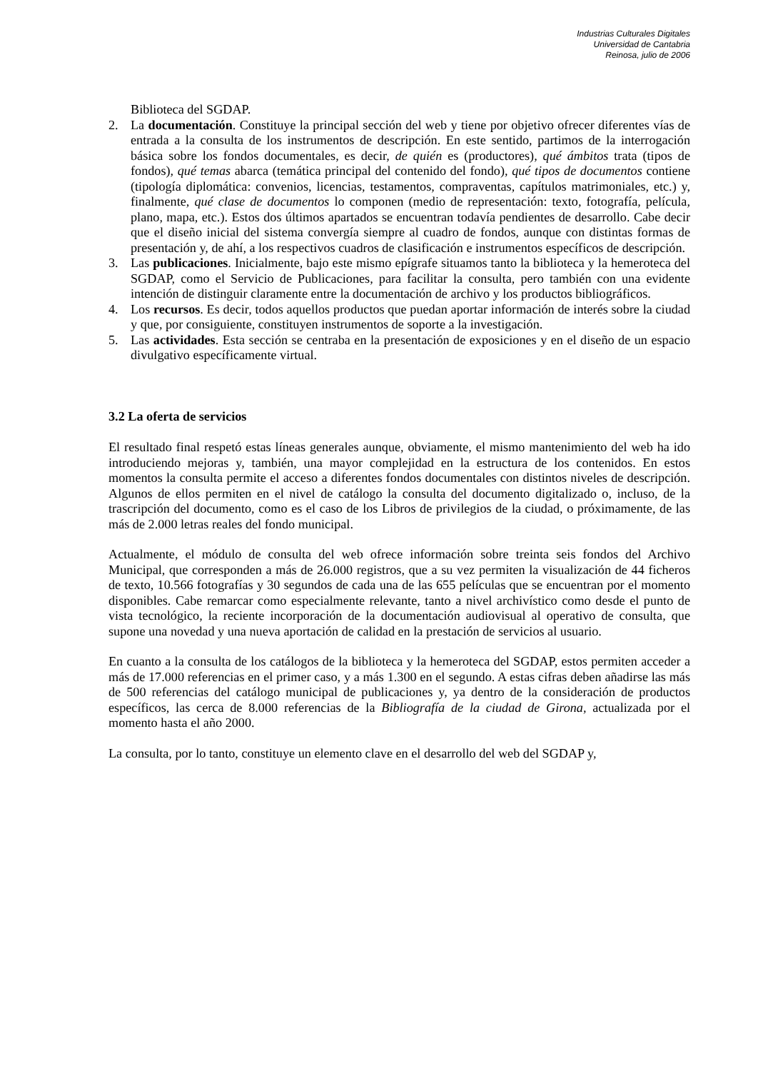Industrias Culturales Digitales
Universidad de Cantabria
Reinosa, julio de 2006
Biblioteca del SGDAP.
2. La documentación. Constituye la principal sección del web y tiene por objetivo ofrecer diferentes vías de entrada a la consulta de los instrumentos de descripción. En este sentido, partimos de la interrogación básica sobre los fondos documentales, es decir, de quién es (productores), qué ámbitos trata (tipos de fondos), qué temas abarca (temática principal del contenido del fondo), qué tipos de documentos contiene (tipología diplomática: convenios, licencias, testamentos, compraventas, capítulos matrimoniales, etc.) y, finalmente, qué clase de documentos lo componen (medio de representación: texto, fotografía, película, plano, mapa, etc.). Estos dos últimos apartados se encuentran todavía pendientes de desarrollo. Cabe decir que el diseño inicial del sistema convergía siempre al cuadro de fondos, aunque con distintas formas de presentación y, de ahí, a los respectivos cuadros de clasificación e instrumentos específicos de descripción.
3. Las publicaciones. Inicialmente, bajo este mismo epígrafe situamos tanto la biblioteca y la hemeroteca del SGDAP, como el Servicio de Publicaciones, para facilitar la consulta, pero también con una evidente intención de distinguir claramente entre la documentación de archivo y los productos bibliográficos.
4. Los recursos. Es decir, todos aquellos productos que puedan aportar información de interés sobre la ciudad y que, por consiguiente, constituyen instrumentos de soporte a la investigación.
5. Las actividades. Esta sección se centraba en la presentación de exposiciones y en el diseño de un espacio divulgativo específicamente virtual.
3.2 La oferta de servicios
El resultado final respetó estas líneas generales aunque, obviamente, el mismo mantenimiento del web ha ido introduciendo mejoras y, también, una mayor complejidad en la estructura de los contenidos. En estos momentos la consulta permite el acceso a diferentes fondos documentales con distintos niveles de descripción. Algunos de ellos permiten en el nivel de catálogo la consulta del documento digitalizado o, incluso, de la trascripción del documento, como es el caso de los Libros de privilegios de la ciudad, o próximamente, de las más de 2.000 letras reales del fondo municipal.
Actualmente, el módulo de consulta del web ofrece información sobre treinta seis fondos del Archivo Municipal, que corresponden a más de 26.000 registros, que a su vez permiten la visualización de 44 ficheros de texto, 10.566 fotografías y 30 segundos de cada una de las 655 películas que se encuentran por el momento disponibles. Cabe remarcar como especialmente relevante, tanto a nivel archivístico como desde el punto de vista tecnológico, la reciente incorporación de la documentación audiovisual al operativo de consulta, que supone una novedad y una nueva aportación de calidad en la prestación de servicios al usuario.
En cuanto a la consulta de los catálogos de la biblioteca y la hemeroteca del SGDAP, estos permiten acceder a más de 17.000 referencias en el primer caso, y a más 1.300 en el segundo. A estas cifras deben añadirse las más de 500 referencias del catálogo municipal de publicaciones y, ya dentro de la consideración de productos específicos, las cerca de 8.000 referencias de la Bibliografía de la ciudad de Girona, actualizada por el momento hasta el año 2000.
La consulta, por lo tanto, constituye un elemento clave en el desarrollo del web del SGDAP y,